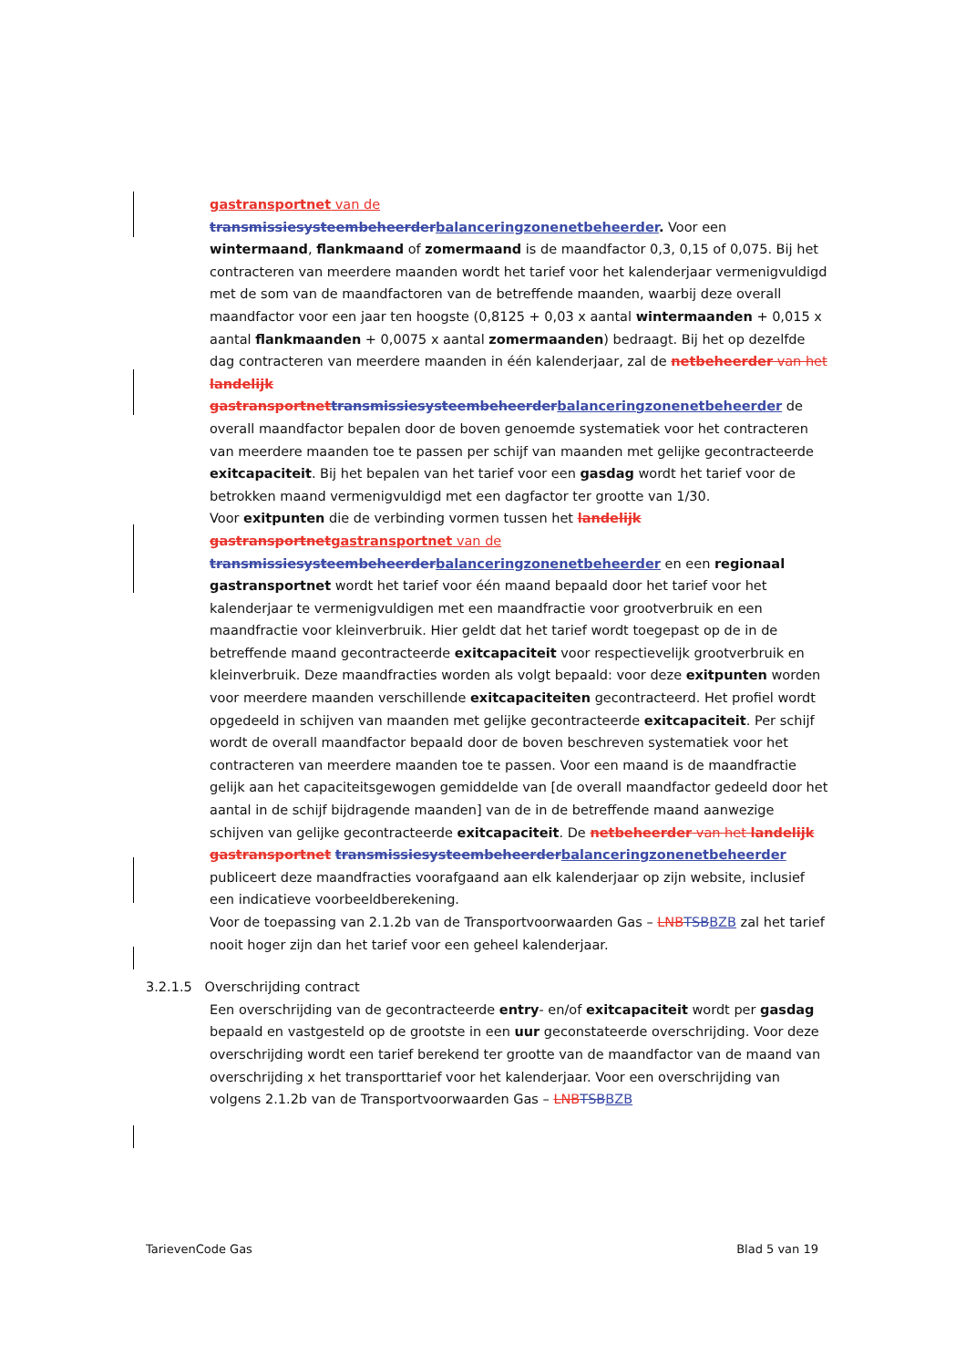gastransportnet van de
transmissiesysteembeheerder balanceringzonenetbeheerder. Voor een wintermaand, flankmaand of zomermaand is de maandfactor 0,3, 0,15 of 0,075. Bij het contracteren van meerdere maanden wordt het tarief voor het kalenderjaar vermenigvuldigd met de som van de maandfactoren van de betreffende maanden, waarbij deze overall maandfactor voor een jaar ten hoogste (0,8125 + 0,03 x aantal wintermaanden + 0,015 x aantal flankmaanden + 0,0075 x aantal zomermaanden) bedraagt. Bij het op dezelfde dag contracteren van meerdere maanden in één kalenderjaar, zal de netbeheerder van het landelijk gastransportnet transmissiesysteembeheerder balanceringzonenetbeheerder de overall maandfactor bepalen door de boven genoemde systematiek voor het contracteren van meerdere maanden toe te passen per schijf van maanden met gelijke gecontracteerde exitcapaciteit. Bij het bepalen van het tarief voor een gasdag wordt het tarief voor de betrokken maand vermenigvuldigd met een dagfactor ter grootte van 1/30.
Voor exitpunten die de verbinding vormen tussen het landelijk gastransportnet gastransportnet van de transmissiesysteembeheerder balanceringzonenetbeheerder en een regionaal gastransportnet wordt het tarief voor één maand bepaald door het tarief voor het kalenderjaar te vermenigvuldigen met een maandfractie voor grootverbruik en een maandfractie voor kleinverbruik. Hier geldt dat het tarief wordt toegepast op de in de betreffende maand gecontracteerde exitcapaciteit voor respectievelijk grootverbruik en kleinverbruik. Deze maandfracties worden als volgt bepaald: voor deze exitpunten worden voor meerdere maanden verschillende exitcapaciteiten gecontracteerd. Het profiel wordt opgedeeld in schijven van maanden met gelijke gecontracteerde exitcapaciteit. Per schijf wordt de overall maandfactor bepaald door de boven beschreven systematiek voor het contracteren van meerdere maanden toe te passen. Voor een maand is de maandfractie gelijk aan het capaciteitsgewogen gemiddelde van [de overall maandfactor gedeeld door het aantal in de schijf bijdragende maanden] van de in de betreffende maand aanwezige schijven van gelijke gecontracteerde exitcapaciteit. De netbeheerder van het landelijk gastransportnet transmissiesysteembeheerder balanceringzonenetbeheerder publiceert deze maandfracties voorafgaand aan elk kalenderjaar op zijn website, inclusief een indicatieve voorbeeldberekening.
Voor de toepassing van 2.1.2b van de Transportvoorwaarden Gas – LNB TSB BZB zal het tarief nooit hoger zijn dan het tarief voor een geheel kalenderjaar.
3.2.1.5 Overschrijding contract
Een overschrijding van de gecontracteerde entry- en/of exitcapaciteit wordt per gasdag bepaald en vastgesteld op de grootste in een uur geconstateerde overschrijding. Voor deze overschrijding wordt een tarief berekend ter grootte van de maandfactor van de maand van overschrijding x het transporttarief voor het kalenderjaar. Voor een overschrijding van volgens 2.1.2b van de Transportvoorwaarden Gas – LNB TSB BZB
TarievenCode Gas Blad 5 van 19